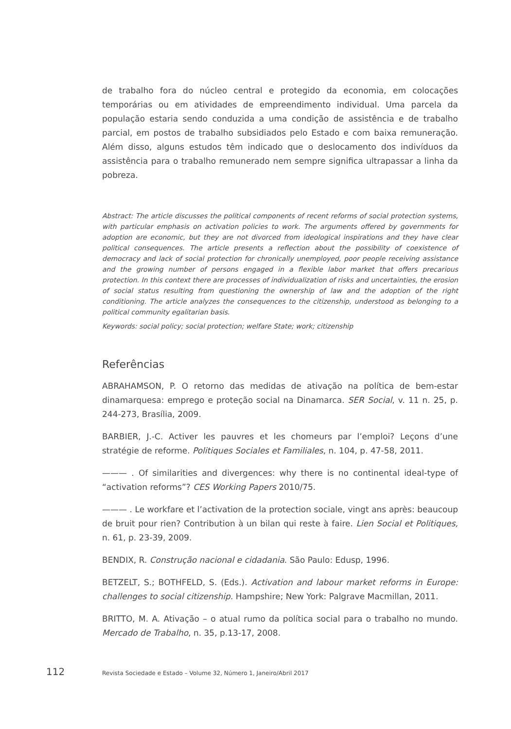de trabalho fora do núcleo central e protegido da economia, em colocações temporárias ou em atividades de empreendimento individual. Uma parcela da população estaria sendo conduzida a uma condição de assistência e de trabalho parcial, em postos de trabalho subsidiados pelo Estado e com baixa remuneração. Além disso, alguns estudos têm indicado que o deslocamento dos indivíduos da assistência para o trabalho remunerado nem sempre significa ultrapassar a linha da pobreza.
Abstract: The article discusses the political components of recent reforms of social protection systems, with particular emphasis on activation policies to work. The arguments offered by governments for adoption are economic, but they are not divorced from ideological inspirations and they have clear political consequences. The article presents a reflection about the possibility of coexistence of democracy and lack of social protection for chronically unemployed, poor people receiving assistance and the growing number of persons engaged in a flexible labor market that offers precarious protection. In this context there are processes of individualization of risks and uncertainties, the erosion of social status resulting from questioning the ownership of law and the adoption of the right conditioning. The article analyzes the consequences to the citizenship, understood as belonging to a political community egalitarian basis.
Keywords: social policy; social protection; welfare State; work; citizenship
Referências
ABRAHAMSON, P. O retorno das medidas de ativação na política de bem-estar dinamarquesa: emprego e proteção social na Dinamarca. SER Social, v. 11 n. 25, p. 244-273, Brasília, 2009.
BARBIER, J.-C. Activer les pauvres et les chomeurs par l’emploi? Leçons d’une stratégie de reforme. Politiques Sociales et Familiales, n. 104, p. 47-58, 2011.
——— . Of similarities and divergences: why there is no continental ideal-type of “activation reforms”? CES Working Papers 2010/75.
——— . Le workfare et l’activation de la protection sociale, vingt ans après: beaucoup de bruit pour rien? Contribution à un bilan qui reste à faire. Lien Social et Politiques, n. 61, p. 23-39, 2009.
BENDIX, R. Construção nacional e cidadania. São Paulo: Edusp, 1996.
BETZELT, S.; BOTHFELD, S. (Eds.). Activation and labour market reforms in Europe: challenges to social citizenship. Hampshire; New York: Palgrave Macmillan, 2011.
BRITTO, M. A. Ativação – o atual rumo da política social para o trabalho no mundo. Mercado de Trabalho, n. 35, p.13-17, 2008.
112 Revista Sociedade e Estado – Volume 32, Número 1, Janeiro/Abril 2017